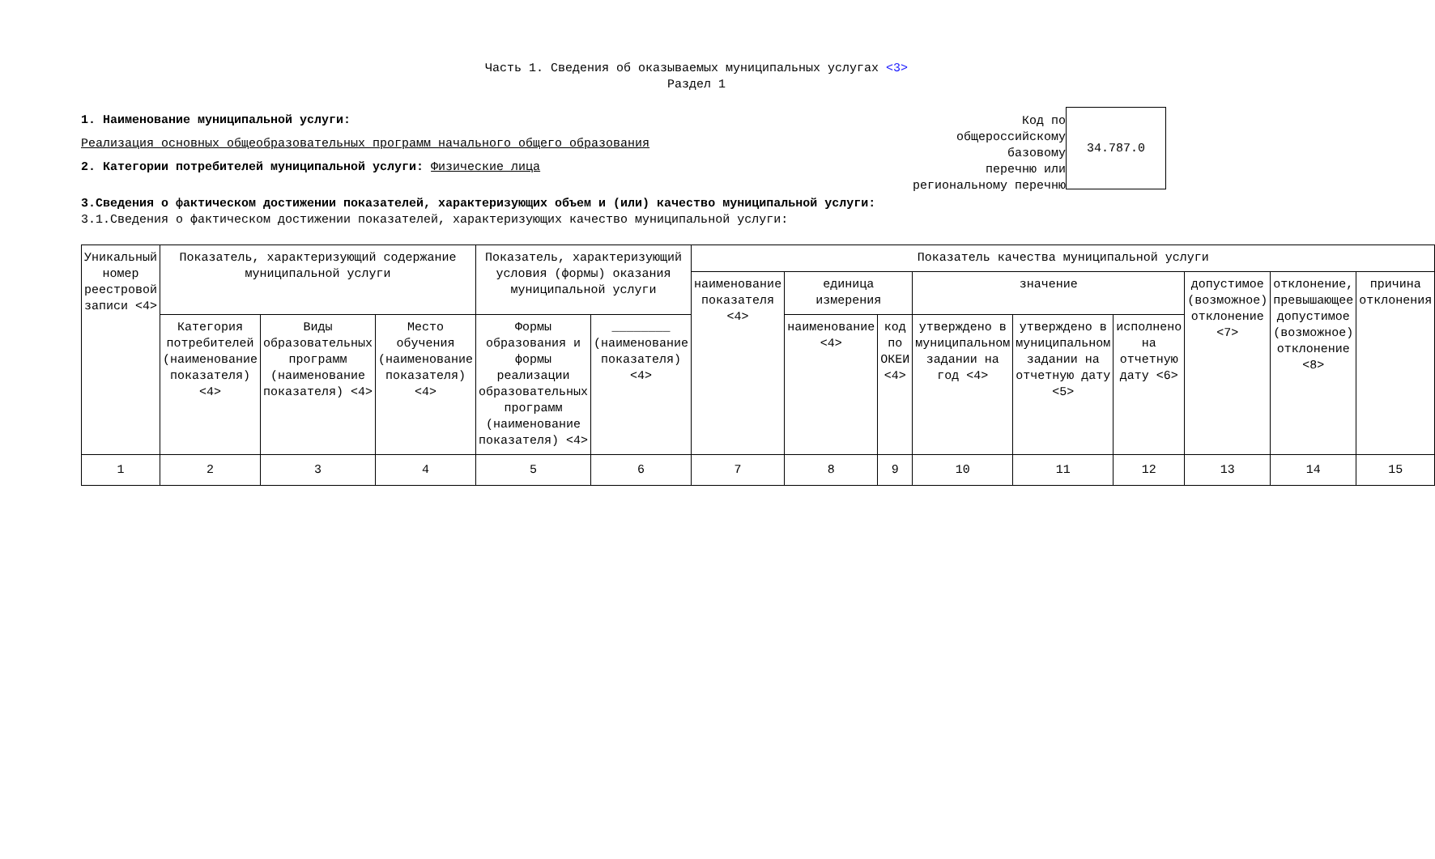Часть 1. Сведения об оказываемых муниципальных услугах <3>
Раздел 1
1. Наименование муниципальной услуги:
Реализация основных общеобразовательных программ начального общего образования
2. Категории потребителей муниципальной услуги: Физические лица
Код по
общероссийскому
базовому
перечню или
региональному перечню
34.787.0
3.Сведения о фактическом достижении показателей, характеризующих объем и (или) качество муниципальной услуги:
3.1.Сведения о фактическом достижении показателей, характеризующих качество муниципальной услуги:
| Уникальный номер реестровой записи <4> | Показатель, характеризующий содержание муниципальной услуги | | | Показатель, характеризующий условия (формы) оказания муниципальной услуги | | Показатель качества муниципальной услуги | | | | | | | | |
| | | | | | | наименование показателя <4> | единица измерения | | значение | | | допустимое (возможное) отклонение <7> | отклонение, превышающее допустимое (возможное) отклонение <8> | причина отклонения |
| | Категория потребителей (наименование показателя) <4> | Виды образовательных программ (наименование показателя) <4> | Место обучения (наименование показателя) <4> | Формы образования и формы реализации образовательных программ (наименование показателя) <4> | ________ (наименование показателя) <4> | | наименование <4> | код по ОКЕИ <4> | утверждено в муниципальном задании на год <4> | утверждено в муниципальном задании на отчетную дату <5> | исполнено на отчетную дату <6> | | | |
| 1 | 2 | 3 | 4 | 5 | 6 | 7 | 8 | 9 | 10 | 11 | 12 | 13 | 14 | 15 |